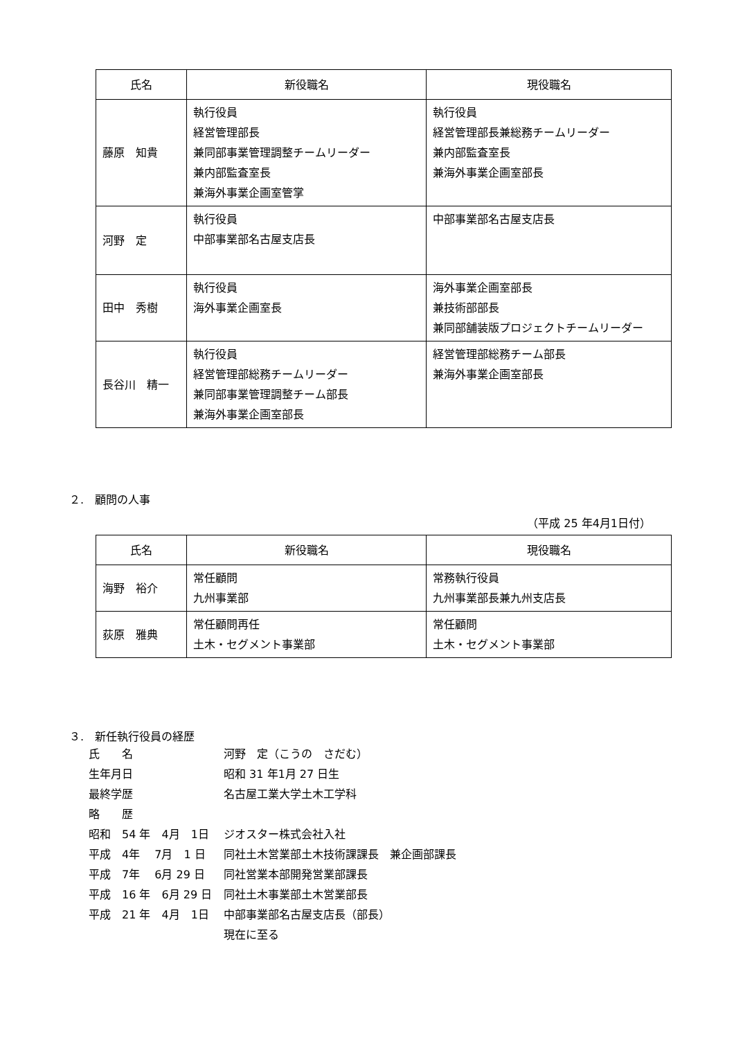| 氏名 | 新役職名 | 現役職名 |
| --- | --- | --- |
| 藤原 知貴 | 執行役員 経営管理部長 兼同部事業管理調整チームリーダー 兼内部監査室長 兼海外事業企画室管掌 | 執行役員 経営管理部長兼総務チームリーダー 兼内部監査室長 兼海外事業企画室部長 |
| 河野 定 | 執行役員 中部事業部名古屋支店長 | 中部事業部名古屋支店長 |
| 田中 秀樹 | 執行役員 海外事業企画室長 | 海外事業企画室部長 兼技術部部長 兼同部舗装版プロジェクトチームリーダー |
| 長谷川 精一 | 執行役員 経営管理部総務チームリーダー 兼同部事業管理調整チーム部長 兼海外事業企画室部長 | 経営管理部総務チーム部長 兼海外事業企画室部長 |
２.　顧問の人事
（平成 25 年4月1日付）
| 氏名 | 新役職名 | 現役職名 |
| --- | --- | --- |
| 海野 裕介 | 常任顧問 九州事業部 | 常務執行役員 九州事業部長兼九州支店長 |
| 荻原 雅典 | 常任顧問再任 土木・セグメント事業部 | 常任顧問 土木・セグメント事業部 |
３.　新任執行役員の経歴
氏　　名 河野　定（こうの　さだむ）
生年月日 昭和 31 年1月 27 日生
最終学歴 名古屋工業大学土木工学科
略　　歴
昭和　54 年　4月　1日 ジオスター株式会社入社
平成　4年　 7月　1 日 同社土木営業部土木技術課課長　兼企画部課長
平成　7年　 6月 29 日 同社営業本部開発営業部課長
平成　16 年　6月 29 日 同社土木事業部土木営業部長
平成　21 年　4月　1日 中部事業部名古屋支店長（部長）
現在に至る